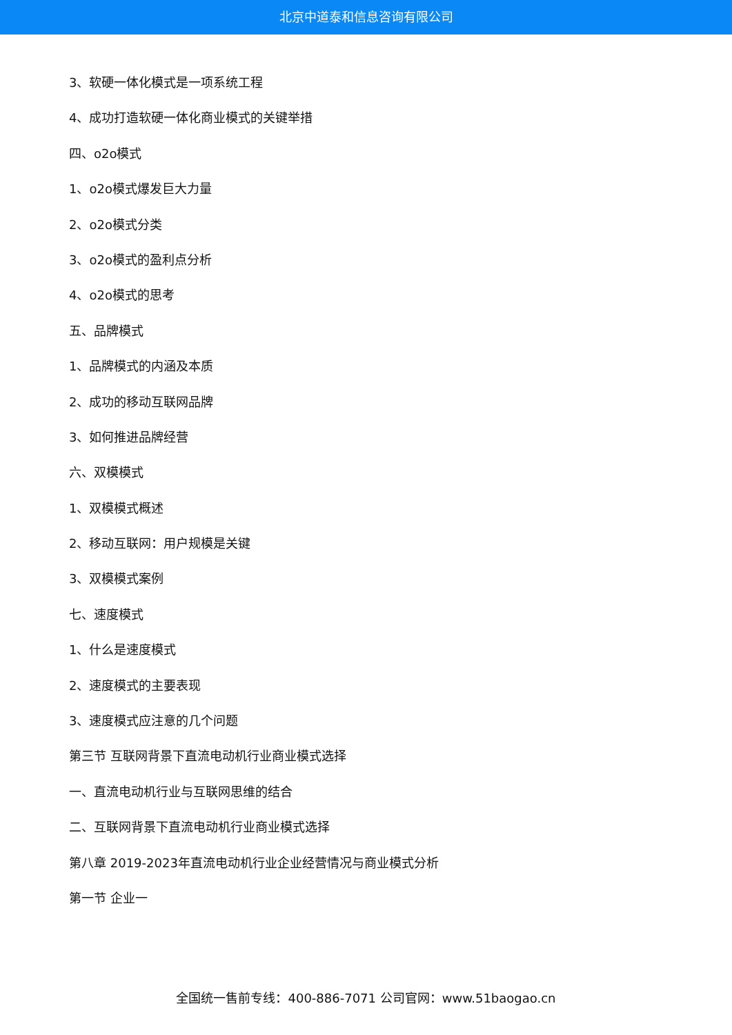北京中道泰和信息咨询有限公司
3、软硬一体化模式是一项系统工程
4、成功打造软硬一体化商业模式的关键举措
四、o2o模式
1、o2o模式爆发巨大力量
2、o2o模式分类
3、o2o模式的盈利点分析
4、o2o模式的思考
五、品牌模式
1、品牌模式的内涵及本质
2、成功的移动互联网品牌
3、如何推进品牌经营
六、双模模式
1、双模模式概述
2、移动互联网：用户规模是关键
3、双模模式案例
七、速度模式
1、什么是速度模式
2、速度模式的主要表现
3、速度模式应注意的几个问题
第三节 互联网背景下直流电动机行业商业模式选择
一、直流电动机行业与互联网思维的结合
二、互联网背景下直流电动机行业商业模式选择
第八章 2019-2023年直流电动机行业企业经营情况与商业模式分析
第一节 企业一
全国统一售前专线：400-886-7071 公司官网：www.51baogao.cn